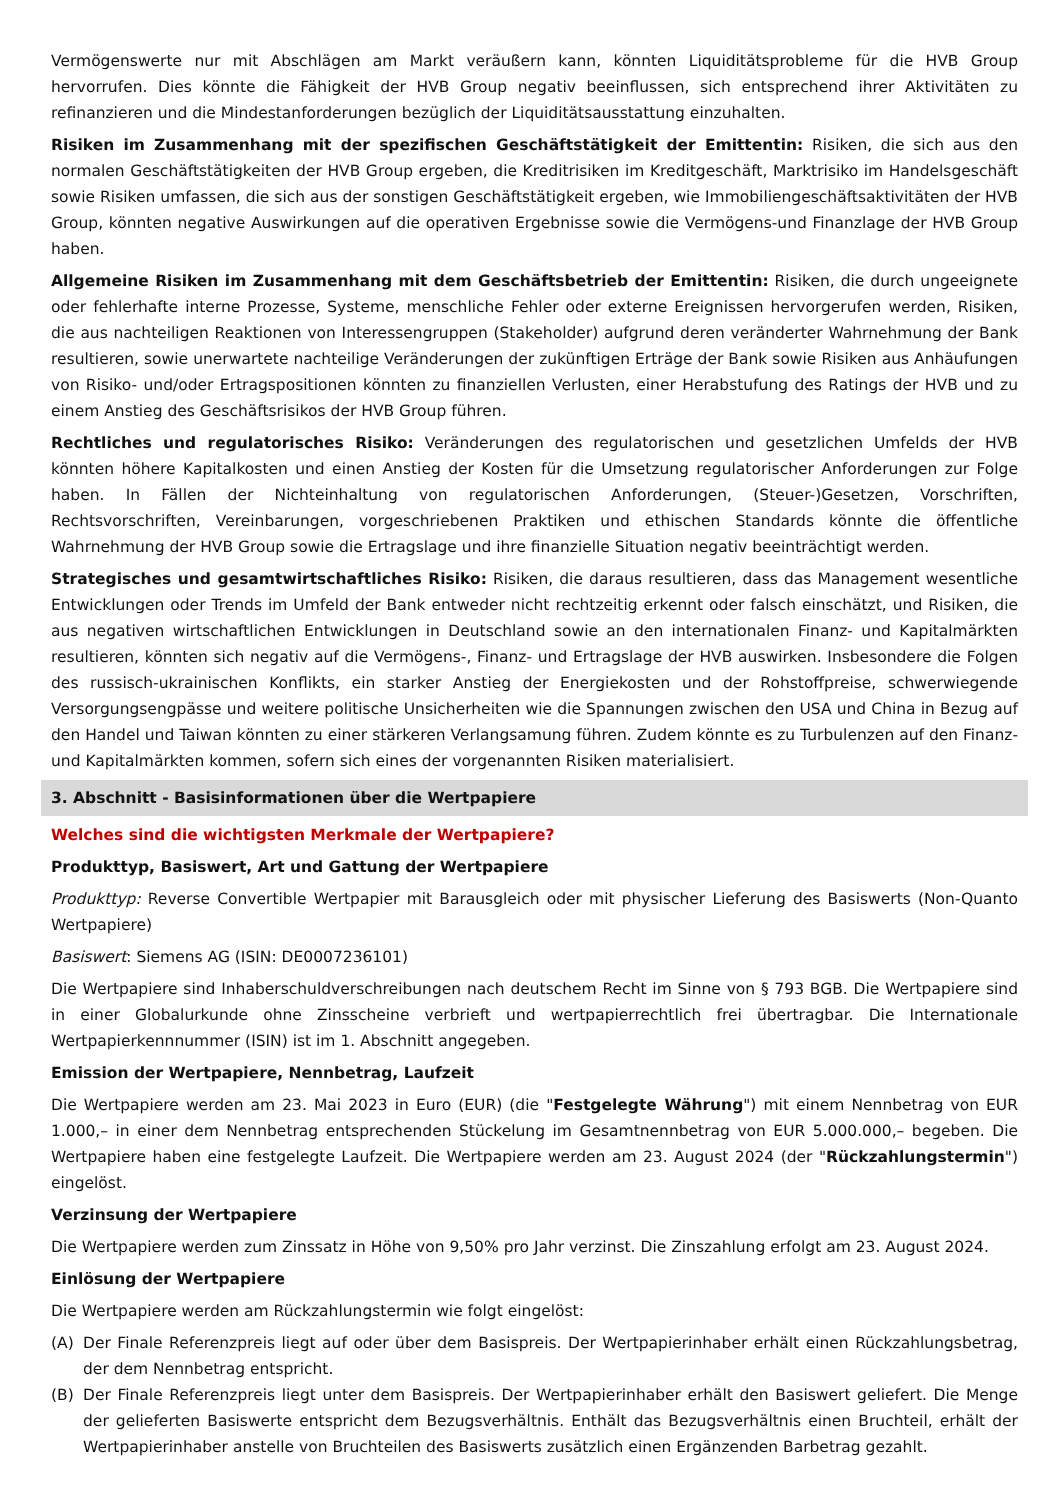Vermögenswerte nur mit Abschlägen am Markt veräußern kann, könnten Liquiditätsprobleme für die HVB Group hervorrufen. Dies könnte die Fähigkeit der HVB Group negativ beeinflussen, sich entsprechend ihrer Aktivitäten zu refinanzieren und die Mindestanforderungen bezüglich der Liquiditätsausstattung einzuhalten.
Risiken im Zusammenhang mit der spezifischen Geschäftstätigkeit der Emittentin: Risiken, die sich aus den normalen Geschäftstätigkeiten der HVB Group ergeben, die Kreditrisiken im Kreditgeschäft, Marktrisiko im Handelsgeschäft sowie Risiken umfassen, die sich aus der sonstigen Geschäftstätigkeit ergeben, wie Immobiliengeschäftsaktivitäten der HVB Group, könnten negative Auswirkungen auf die operativen Ergebnisse sowie die Vermögens-und Finanzlage der HVB Group haben.
Allgemeine Risiken im Zusammenhang mit dem Geschäftsbetrieb der Emittentin: Risiken, die durch ungeeignete oder fehlerhafte interne Prozesse, Systeme, menschliche Fehler oder externe Ereignissen hervorgerufen werden, Risiken, die aus nachteiligen Reaktionen von Interessengruppen (Stakeholder) aufgrund deren veränderter Wahrnehmung der Bank resultieren, sowie unerwartete nachteilige Veränderungen der zukünftigen Erträge der Bank sowie Risiken aus Anhäufungen von Risiko- und/oder Ertragspositionen könnten zu finanziellen Verlusten, einer Herabstufung des Ratings der HVB und zu einem Anstieg des Geschäftsrisikos der HVB Group führen.
Rechtliches und regulatorisches Risiko: Veränderungen des regulatorischen und gesetzlichen Umfelds der HVB könnten höhere Kapitalkosten und einen Anstieg der Kosten für die Umsetzung regulatorischer Anforderungen zur Folge haben. In Fällen der Nichteinhaltung von regulatorischen Anforderungen, (Steuer-)Gesetzen, Vorschriften, Rechtsvorschriften, Vereinbarungen, vorgeschriebenen Praktiken und ethischen Standards könnte die öffentliche Wahrnehmung der HVB Group sowie die Ertragslage und ihre finanzielle Situation negativ beeinträchtigt werden.
Strategisches und gesamtwirtschaftliches Risiko: Risiken, die daraus resultieren, dass das Management wesentliche Entwicklungen oder Trends im Umfeld der Bank entweder nicht rechtzeitig erkennt oder falsch einschätzt, und Risiken, die aus negativen wirtschaftlichen Entwicklungen in Deutschland sowie an den internationalen Finanz- und Kapitalmärkten resultieren, könnten sich negativ auf die Vermögens-, Finanz- und Ertragslage der HVB auswirken. Insbesondere die Folgen des russisch-ukrainischen Konflikts, ein starker Anstieg der Energiekosten und der Rohstoffpreise, schwerwiegende Versorgungsengpässe und weitere politische Unsicherheiten wie die Spannungen zwischen den USA und China in Bezug auf den Handel und Taiwan könnten zu einer stärkeren Verlangsamung führen. Zudem könnte es zu Turbulenzen auf den Finanz- und Kapitalmärkten kommen, sofern sich eines der vorgenannten Risiken materialisiert.
3. Abschnitt - Basisinformationen über die Wertpapiere
Welches sind die wichtigsten Merkmale der Wertpapiere?
Produkttyp, Basiswert, Art und Gattung der Wertpapiere
Produkttyp: Reverse Convertible Wertpapier mit Barausgleich oder mit physischer Lieferung des Basiswerts (Non-Quanto Wertpapiere)
Basiswert: Siemens AG (ISIN: DE0007236101)
Die Wertpapiere sind Inhaberschuldverschreibungen nach deutschem Recht im Sinne von § 793 BGB. Die Wertpapiere sind in einer Globalurkunde ohne Zinsscheine verbrieft und wertpapierrechtlich frei übertragbar. Die Internationale Wertpapierkennnummer (ISIN) ist im 1. Abschnitt angegeben.
Emission der Wertpapiere, Nennbetrag, Laufzeit
Die Wertpapiere werden am 23. Mai 2023 in Euro (EUR) (die "Festgelegte Währung") mit einem Nennbetrag von EUR 1.000,– in einer dem Nennbetrag entsprechenden Stückelung im Gesamtnennbetrag von EUR 5.000.000,– begeben. Die Wertpapiere haben eine festgelegte Laufzeit. Die Wertpapiere werden am 23. August 2024 (der "Rückzahlungstermin") eingelöst.
Verzinsung der Wertpapiere
Die Wertpapiere werden zum Zinssatz in Höhe von 9,50% pro Jahr verzinst. Die Zinszahlung erfolgt am 23. August 2024.
Einlösung der Wertpapiere
Die Wertpapiere werden am Rückzahlungstermin wie folgt eingelöst:
(A) Der Finale Referenzpreis liegt auf oder über dem Basispreis. Der Wertpapierinhaber erhält einen Rückzahlungsbetrag, der dem Nennbetrag entspricht.
(B) Der Finale Referenzpreis liegt unter dem Basispreis. Der Wertpapierinhaber erhält den Basiswert geliefert. Die Menge der gelieferten Basiswerte entspricht dem Bezugsverhältnis. Enthält das Bezugsverhältnis einen Bruchteil, erhält der Wertpapierinhaber anstelle von Bruchteilen des Basiswerts zusätzlich einen Ergänzenden Barbetrag gezahlt.